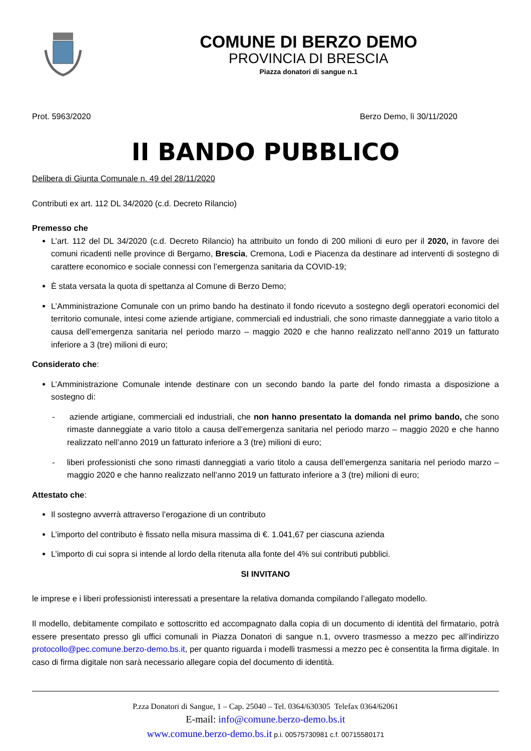COMUNE DI BERZO DEMO
PROVINCIA DI BRESCIA
Piazza donatori di sangue n.1
Prot. 5963/2020 Berzo Demo, lì 30/11/2020
II BANDO PUBBLICO
Delibera di Giunta Comunale n. 49 del 28/11/2020
Contributi ex art. 112 DL 34/2020 (c.d. Decreto Rilancio)
Premesso che
L’art. 112 del DL 34/2020 (c.d. Decreto Rilancio) ha attribuito un fondo di 200 milioni di euro per il 2020, in favore dei comuni ricadenti nelle province di Bergamo, Brescia, Cremona, Lodi e Piacenza da destinare ad interventi di sostegno di carattere economico e sociale connessi con l’emergenza sanitaria da COVID-19;
È stata versata la quota di spettanza al Comune di Berzo Demo;
L’Amministrazione Comunale con un primo bando ha destinato il fondo ricevuto a sostegno degli operatori economici del territorio comunale, intesi come aziende artigiane, commerciali ed industriali, che sono rimaste danneggiate a vario titolo a causa dell’emergenza sanitaria nel periodo marzo – maggio 2020 e che hanno realizzato nell’anno 2019 un fatturato inferiore a 3 (tre) milioni di euro;
Considerato che:
L’Amministrazione Comunale intende destinare con un secondo bando la parte del fondo rimasta a disposizione a sostegno di:
- aziende artigiane, commerciali ed industriali, che non hanno presentato la domanda nel primo bando, che sono rimaste danneggiate a vario titolo a causa dell’emergenza sanitaria nel periodo marzo – maggio 2020 e che hanno realizzato nell’anno 2019 un fatturato inferiore a 3 (tre) milioni di euro;
- liberi professionisti che sono rimasti danneggiati a vario titolo a causa dell’emergenza sanitaria nel periodo marzo – maggio 2020 e che hanno realizzato nell’anno 2019 un fatturato inferiore a 3 (tre) milioni di euro;
Attestato che:
Il sostegno avverrà attraverso l’erogazione di un contributo
L’importo del contributo è fissato nella misura massima di €. 1.041,67 per ciascuna azienda
L’importo di cui sopra si intende al lordo della ritenuta alla fonte del 4% sui contributi pubblici.
SI INVITANO
le imprese e i liberi professionisti interessati a presentare la relativa domanda compilando l’allegato modello.
Il modello, debitamente compilato e sottoscritto ed accompagnato dalla copia di un documento di identità del firmatario, potrà essere presentato presso gli uffici comunali in Piazza Donatori di sangue n.1, ovvero trasmesso a mezzo pec all’indirizzo protocollo@pec.comune.berzo-demo.bs.it, per quanto riguarda i modelli trasmessi a mezzo pec è consentita la firma digitale. In caso di firma digitale non sarà necessario allegare copia del documento di identità.
P.zza Donatori di Sangue, 1 – Cap. 25040 – Tel. 0364/630305 Telefax 0364/62061
E-mail: info@comune.berzo-demo.bs.it
www.comune.berzo-demo.bs.it p.i. 00575730981 c.f. 00715580171